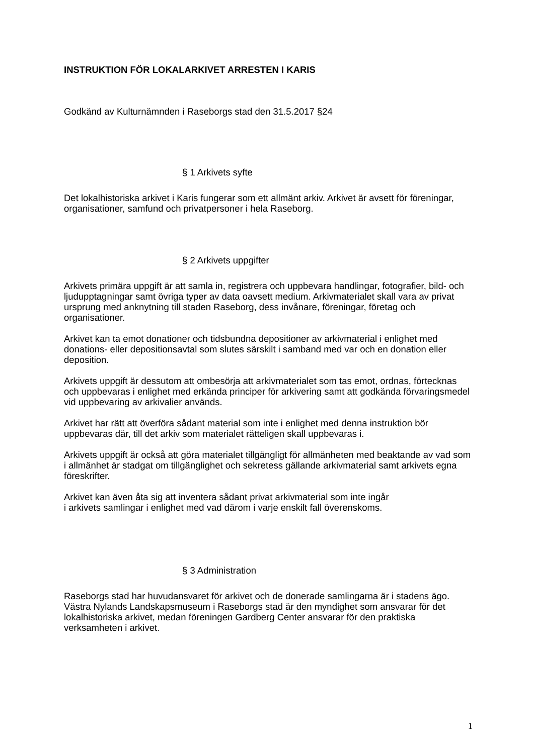INSTRUKTION FÖR LOKALARKIVET ARRESTEN I KARIS
Godkänd av Kulturnämnden i Raseborgs stad den 31.5.2017 §24
§ 1 Arkivets syfte
Det lokalhistoriska arkivet i Karis fungerar som ett allmänt arkiv. Arkivet är avsett för föreningar, organisationer, samfund och privatpersoner i hela Raseborg.
§ 2 Arkivets uppgifter
Arkivets primära uppgift är att samla in, registrera och uppbevara handlingar, fotografier, bild- och ljudupptagningar samt övriga typer av data oavsett medium. Arkivmaterialet skall vara av privat ursprung med anknytning till staden Raseborg, dess invånare, föreningar, företag och organisationer.
Arkivet kan ta emot donationer och tidsbundna depositioner av arkivmaterial i enlighet med donations- eller depositionsavtal som slutes särskilt i samband med var och en donation eller deposition.
Arkivets uppgift är dessutom att ombesörja att arkivmaterialet som tas emot, ordnas, förtecknas och uppbevaras i enlighet med erkända principer för arkivering samt att godkända förvaringsmedel vid uppbevaring av arkivalier används.
Arkivet har rätt att överföra sådant material som inte i enlighet med denna instruktion bör uppbevaras där, till det arkiv som materialet rätteligen skall uppbevaras i.
Arkivets uppgift är också att göra materialet tillgängligt för allmänheten med beaktande av vad som i allmänhet är stadgat om tillgänglighet och sekretess gällande arkivmaterial samt arkivets egna föreskrifter.
Arkivet kan även åta sig att inventera sådant privat arkivmaterial som inte ingår
i arkivets samlingar i enlighet med vad därom i varje enskilt fall överenskoms.
§ 3 Administration
Raseborgs stad har huvudansvaret för arkivet och de donerade samlingarna är i stadens ägo. Västra Nylands Landskapsmuseum i Raseborgs stad är den myndighet som ansvarar för det lokalhistoriska arkivet, medan föreningen Gardberg Center ansvarar för den praktiska verksamheten i arkivet.
1